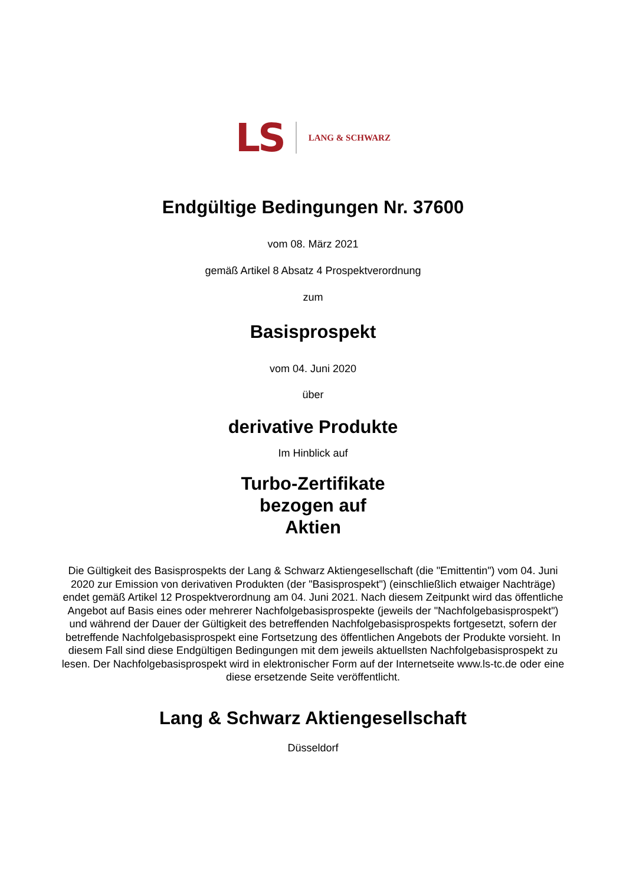LS LANG & SCHWARZ
Endgültige Bedingungen Nr. 37600
vom 08. März 2021
gemäß Artikel 8 Absatz 4 Prospektverordnung
zum
Basisprospekt
vom 04. Juni 2020
über
derivative Produkte
Im Hinblick auf
Turbo-Zertifikate
bezogen auf
Aktien
Die Gültigkeit des Basisprospekts der Lang & Schwarz Aktiengesellschaft (die "Emittentin") vom 04. Juni 2020 zur Emission von derivativen Produkten (der "Basisprospekt") (einschließlich etwaiger Nachträge) endet gemäß Artikel 12 Prospektverordnung am 04. Juni 2021. Nach diesem Zeitpunkt wird das öffentliche Angebot auf Basis eines oder mehrerer Nachfolgebasisprospekte (jeweils der "Nachfolgebasisprospekt") und während der Dauer der Gültigkeit des betreffenden Nachfolgebasisprospekts fortgesetzt, sofern der betreffende Nachfolgebasisprospekt eine Fortsetzung des öffentlichen Angebots der Produkte vorsieht. In diesem Fall sind diese Endgültigen Bedingungen mit dem jeweils aktuellsten Nachfolgebasisprospekt zu lesen. Der Nachfolgebasisprospekt wird in elektronischer Form auf der Internetseite www.ls-tc.de oder eine diese ersetzende Seite veröffentlicht.
Lang & Schwarz Aktiengesellschaft
Düsseldorf